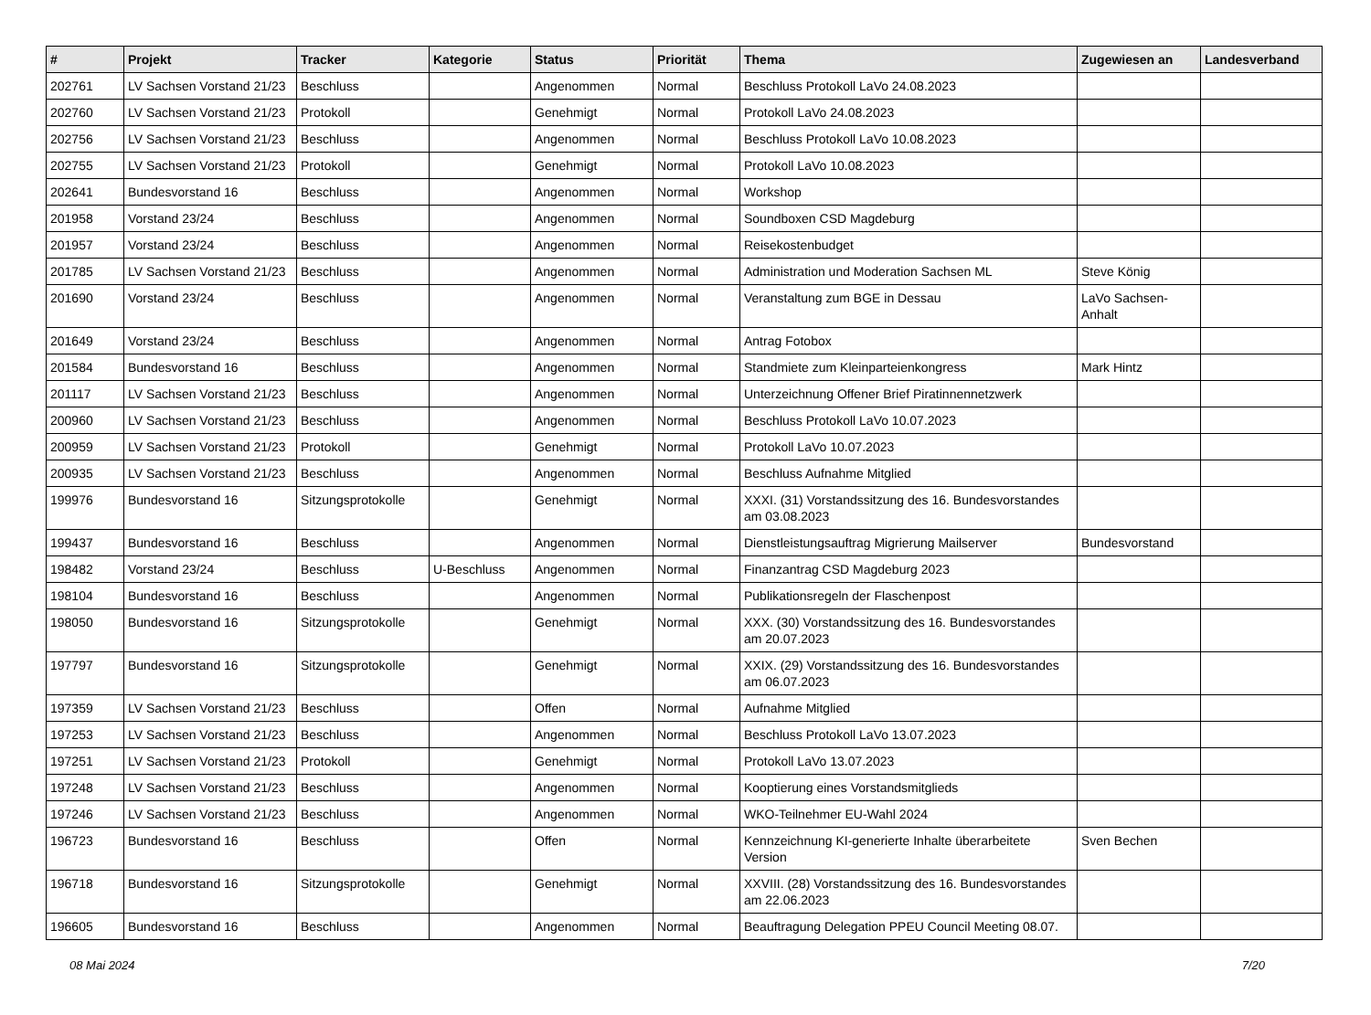| # | Projekt | Tracker | Kategorie | Status | Priorität | Thema | Zugewiesen an | Landesverband |
| --- | --- | --- | --- | --- | --- | --- | --- | --- |
| 202761 | LV Sachsen Vorstand 21/23 | Beschluss | | Angenommen | Normal | Beschluss Protokoll LaVo 24.08.2023 | | |
| 202760 | LV Sachsen Vorstand 21/23 | Protokoll | | Genehmigt | Normal | Protokoll LaVo 24.08.2023 | | |
| 202756 | LV Sachsen Vorstand 21/23 | Beschluss | | Angenommen | Normal | Beschluss Protokoll LaVo 10.08.2023 | | |
| 202755 | LV Sachsen Vorstand 21/23 | Protokoll | | Genehmigt | Normal | Protokoll LaVo 10.08.2023 | | |
| 202641 | Bundesvorstand 16 | Beschluss | | Angenommen | Normal | Workshop | | |
| 201958 | Vorstand 23/24 | Beschluss | | Angenommen | Normal | Soundboxen CSD Magdeburg | | |
| 201957 | Vorstand 23/24 | Beschluss | | Angenommen | Normal | Reisekostenbudget | | |
| 201785 | LV Sachsen Vorstand 21/23 | Beschluss | | Angenommen | Normal | Administration und Moderation Sachsen ML | Steve König | |
| 201690 | Vorstand 23/24 | Beschluss | | Angenommen | Normal | Veranstaltung zum BGE in Dessau | LaVo Sachsen-Anhalt | |
| 201649 | Vorstand 23/24 | Beschluss | | Angenommen | Normal | Antrag Fotobox | | |
| 201584 | Bundesvorstand 16 | Beschluss | | Angenommen | Normal | Standmiete zum Kleinparteienkongress | Mark Hintz | |
| 201117 | LV Sachsen Vorstand 21/23 | Beschluss | | Angenommen | Normal | Unterzeichnung Offener Brief Piratinnennetzwerk | | |
| 200960 | LV Sachsen Vorstand 21/23 | Beschluss | | Angenommen | Normal | Beschluss Protokoll LaVo 10.07.2023 | | |
| 200959 | LV Sachsen Vorstand 21/23 | Protokoll | | Genehmigt | Normal | Protokoll LaVo 10.07.2023 | | |
| 200935 | LV Sachsen Vorstand 21/23 | Beschluss | | Angenommen | Normal | Beschluss Aufnahme Mitglied | | |
| 199976 | Bundesvorstand 16 | Sitzungsprotokolle | | Genehmigt | Normal | XXXI. (31) Vorstandssitzung des 16. Bundesvorstandes am 03.08.2023 | | |
| 199437 | Bundesvorstand 16 | Beschluss | | Angenommen | Normal | Dienstleistungsauftrag Migrierung Mailserver | Bundesvorstand | |
| 198482 | Vorstand 23/24 | Beschluss | U-Beschluss | Angenommen | Normal | Finanzantrag CSD Magdeburg 2023 | | |
| 198104 | Bundesvorstand 16 | Beschluss | | Angenommen | Normal | Publikationsregeln der Flaschenpost | | |
| 198050 | Bundesvorstand 16 | Sitzungsprotokolle | | Genehmigt | Normal | XXX. (30) Vorstandssitzung des 16. Bundesvorstandes am 20.07.2023 | | |
| 197797 | Bundesvorstand 16 | Sitzungsprotokolle | | Genehmigt | Normal | XXIX. (29) Vorstandssitzung des 16. Bundesvorstandes am 06.07.2023 | | |
| 197359 | LV Sachsen Vorstand 21/23 | Beschluss | | Offen | Normal | Aufnahme Mitglied | | |
| 197253 | LV Sachsen Vorstand 21/23 | Beschluss | | Angenommen | Normal | Beschluss Protokoll LaVo 13.07.2023 | | |
| 197251 | LV Sachsen Vorstand 21/23 | Protokoll | | Genehmigt | Normal | Protokoll LaVo 13.07.2023 | | |
| 197248 | LV Sachsen Vorstand 21/23 | Beschluss | | Angenommen | Normal | Kooptierung eines Vorstandsmitglieds | | |
| 197246 | LV Sachsen Vorstand 21/23 | Beschluss | | Angenommen | Normal | WKO-Teilnehmer EU-Wahl 2024 | | |
| 196723 | Bundesvorstand 16 | Beschluss | | Offen | Normal | Kennzeichnung KI-generierte Inhalte überarbeitete Version | Sven Bechen | |
| 196718 | Bundesvorstand 16 | Sitzungsprotokolle | | Genehmigt | Normal | XXVIII. (28) Vorstandssitzung des 16. Bundesvorstandes am 22.06.2023 | | |
| 196605 | Bundesvorstand 16 | Beschluss | | Angenommen | Normal | Beauftragung Delegation PPEU Council Meeting 08.07. | | |
08 Mai 2024 7/20